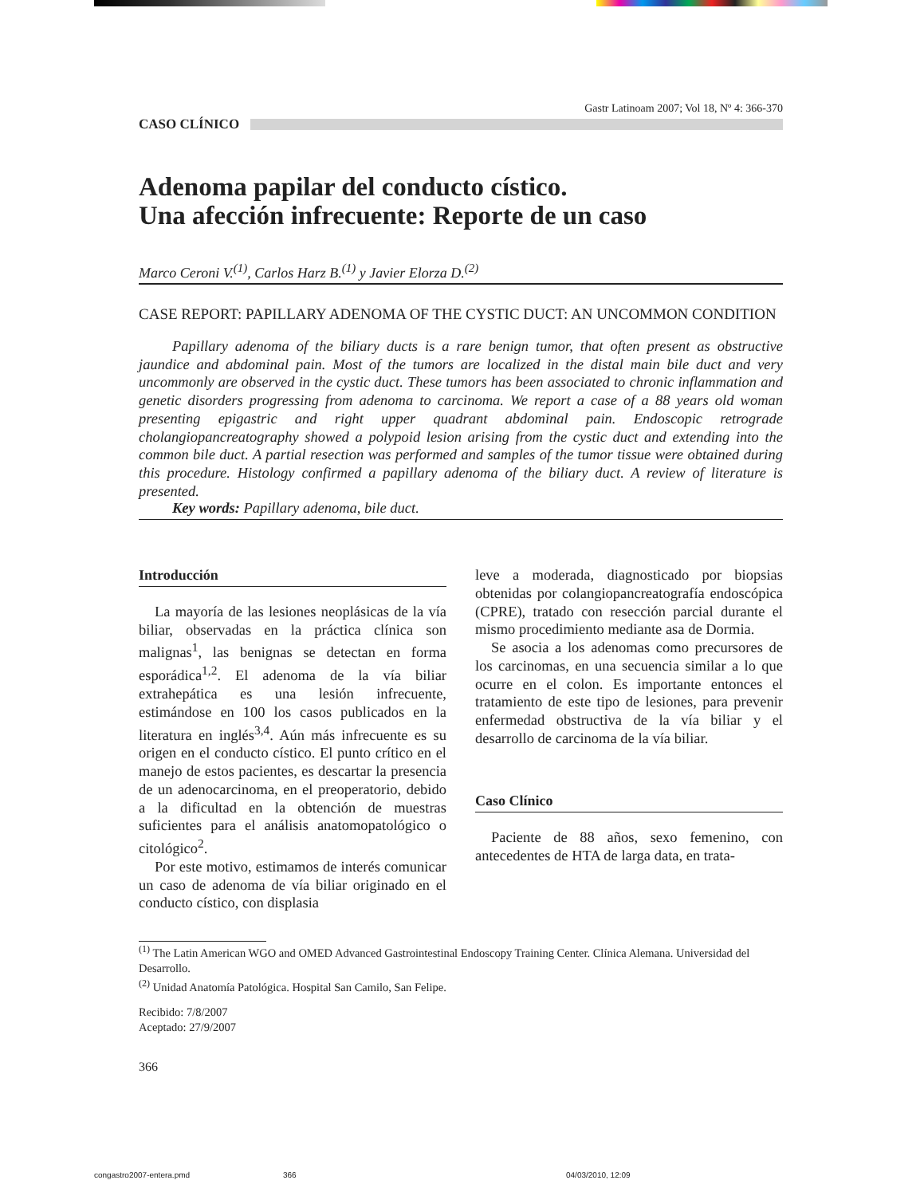Gastr Latinoam 2007; Vol 18, Nº 4: 366-370
CASO CLÍNICO
Adenoma papilar del conducto cístico.
Una afección infrecuente: Reporte de un caso
Marco Ceroni V.<sup>(1)</sup>, Carlos Harz B.<sup>(1)</sup> y Javier Elorza D.<sup>(2)</sup>
CASE REPORT: PAPILLARY ADENOMA OF THE CYSTIC DUCT: AN UNCOMMON CONDITION
Papillary adenoma of the biliary ducts is a rare benign tumor, that often present as obstructive jaundice and abdominal pain. Most of the tumors are localized in the distal main bile duct and very uncommonly are observed in the cystic duct. These tumors has been associated to chronic inflammation and genetic disorders progressing from adenoma to carcinoma. We report a case of a 88 years old woman presenting epigastric and right upper quadrant abdominal pain. Endoscopic retrograde cholangiopancreatography showed a polypoid lesion arising from the cystic duct and extending into the common bile duct. A partial resection was performed and samples of the tumor tissue were obtained during this procedure. Histology confirmed a papillary adenoma of the biliary duct. A review of literature is presented.
Key words: Papillary adenoma, bile duct.
Introducción
La mayoría de las lesiones neoplásicas de la vía biliar, observadas en la práctica clínica son malignas<sup>1</sup>, las benignas se detectan en forma esporádica<sup>1,2</sup>. El adenoma de la vía biliar extrahepática es una lesión infrecuente, estimándose en 100 los casos publicados en la literatura en inglés<sup>3,4</sup>. Aún más infrecuente es su origen en el conducto cístico. El punto crítico en el manejo de estos pacientes, es descartar la presencia de un adenocarcinoma, en el preoperatorio, debido a la dificultad en la obtención de muestras suficientes para el análisis anatomopatológico o citológico<sup>2</sup>.
Por este motivo, estimamos de interés comunicar un caso de adenoma de vía biliar originado en el conducto cístico, con displasia
leve a moderada, diagnosticado por biopsias obtenidas por colangiopancreatografía endoscópica (CPRE), tratado con resección parcial durante el mismo procedimiento mediante asa de Dormia.
Se asocia a los adenomas como precursores de los carcinomas, en una secuencia similar a lo que ocurre en el colon. Es importante entonces el tratamiento de este tipo de lesiones, para prevenir enfermedad obstructiva de la vía biliar y el desarrollo de carcinoma de la vía biliar.
Caso Clínico
Paciente de 88 años, sexo femenino, con antecedentes de HTA de larga data, en trata-
<sup>(1)</sup> The Latin American WGO and OMED Advanced Gastrointestinal Endoscopy Training Center. Clínica Alemana. Universidad del Desarrollo.
<sup>(2)</sup> Unidad Anatomía Patológica. Hospital San Camilo, San Felipe.
Recibido: 7/8/2007
Aceptado: 27/9/2007
366
congastro2007-entera.pmd 366 04/03/2010, 12:09